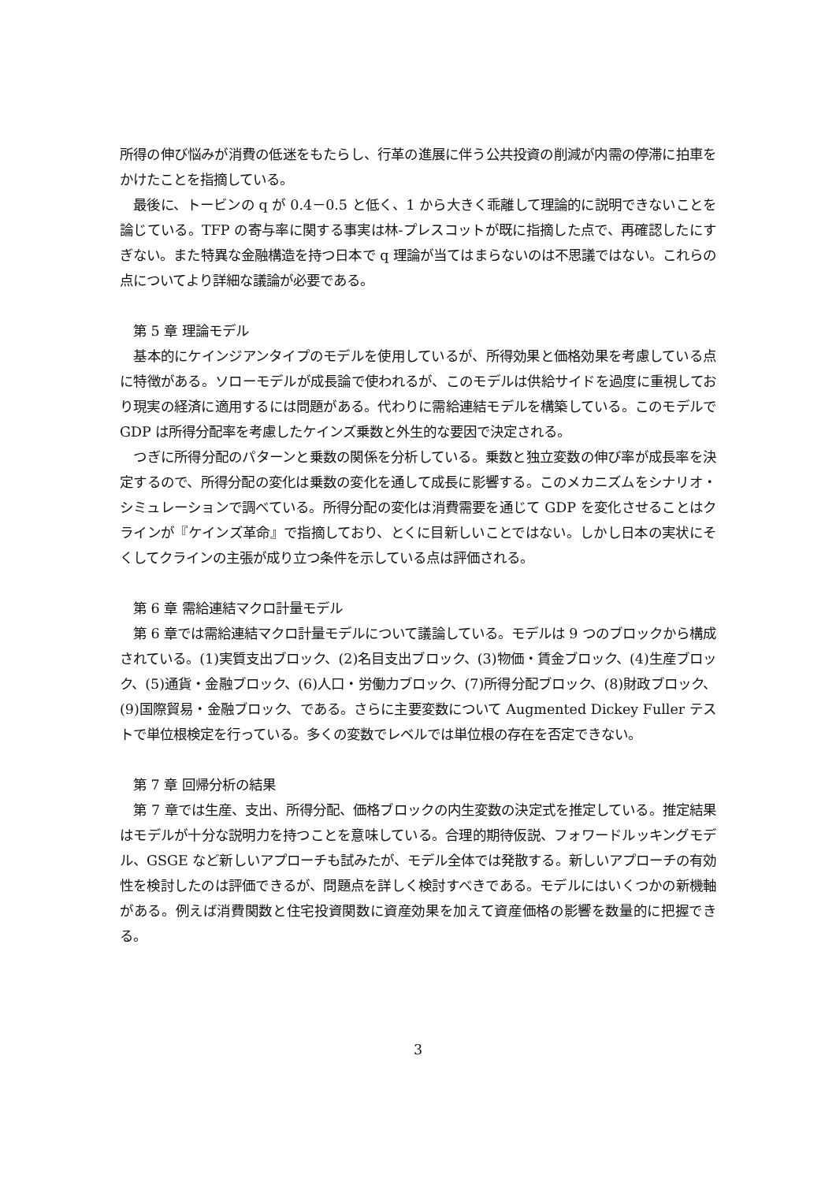所得の伸び悩みが消費の低迷をもたらし、行革の進展に伴う公共投資の削減が内需の停滞に拍車をかけたことを指摘している。
　最後に、トービンの q が 0.4－0.5 と低く、1 から大きく乖離して理論的に説明できないことを論じている。TFP の寄与率に関する事実は林-プレスコットが既に指摘した点で、再確認したにすぎない。また特異な金融構造を持つ日本で q 理論が当てはまらないのは不思議ではない。これらの点についてより詳細な議論が必要である。
　第 5 章 理論モデル
　基本的にケインジアンタイプのモデルを使用しているが、所得効果と価格効果を考慮している点に特徴がある。ソローモデルが成長論で使われるが、このモデルは供給サイドを過度に重視しており現実の経済に適用するには問題がある。代わりに需給連結モデルを構築している。このモデルで GDP は所得分配率を考慮したケインズ乗数と外生的な要因で決定される。
　つぎに所得分配のパターンと乗数の関係を分析している。乗数と独立変数の伸び率が成長率を決定するので、所得分配の変化は乗数の変化を通して成長に影響する。このメカニズムをシナリオ・シミュレーションで調べている。所得分配の変化は消費需要を通じて GDP を変化させることはクラインが『ケインズ革命』で指摘しており、とくに目新しいことではない。しかし日本の実状にそくしてクラインの主張が成り立つ条件を示している点は評価される。
　第 6 章 需給連結マクロ計量モデル
　第 6 章では需給連結マクロ計量モデルについて議論している。モデルは 9 つのブロックから構成されている。(1)実質支出ブロック、(2)名目支出ブロック、(3)物価・賃金ブロック、(4)生産ブロック、(5)通貨・金融ブロック、(6)人口・労働力ブロック、(7)所得分配ブロック、(8)財政ブロック、(9)国際貿易・金融ブロック、である。さらに主要変数について Augmented Dickey Fuller テストで単位根検定を行っている。多くの変数でレベルでは単位根の存在を否定できない。
　第 7 章 回帰分析の結果
　第 7 章では生産、支出、所得分配、価格ブロックの内生変数の決定式を推定している。推定結果はモデルが十分な説明力を持つことを意味している。合理的期待仮説、フォワードルッキングモデル、GSGE など新しいアプローチも試みたが、モデル全体では発散する。新しいアプローチの有効性を検討したのは評価できるが、問題点を詳しく検討すべきである。モデルにはいくつかの新機軸がある。例えば消費関数と住宅投資関数に資産効果を加えて資産価格の影響を数量的に把握できる。
3